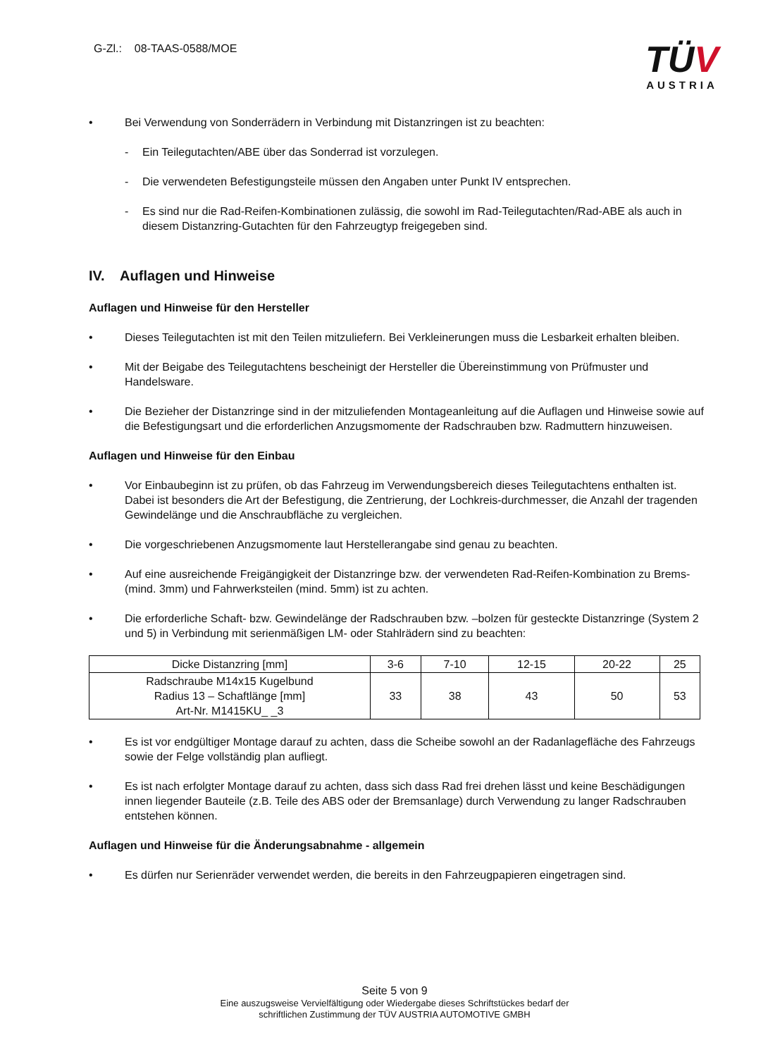G-Zl.: 08-TAAS-0588/MOE
TÜV
AUSTRIA
• Bei Verwendung von Sonderrädern in Verbindung mit Distanzringen ist zu beachten:
- Ein Teilegutachten/ABE über das Sonderrad ist vorzulegen.
- Die verwendeten Befestigungsteile müssen den Angaben unter Punkt IV entsprechen.
- Es sind nur die Rad-Reifen-Kombinationen zulässig, die sowohl im Rad-Teilegutachten/Rad-ABE als auch in diesem Distanzring-Gutachten für den Fahrzeugtyp freigegeben sind.
IV. Auflagen und Hinweise
Auflagen und Hinweise für den Hersteller
• Dieses Teilegutachten ist mit den Teilen mitzuliefern. Bei Verkleinerungen muss die Lesbarkeit erhalten bleiben.
• Mit der Beigabe des Teilegutachtens bescheinigt der Hersteller die Übereinstimmung von Prüfmuster und Handelsware.
• Die Bezieher der Distanzringe sind in der mitzuliefenden Montageanleitung auf die Auflagen und Hinweise sowie auf die Befestigungsart und die erforderlichen Anzugsmomente der Radschrauben bzw. Radmuttern hinzuweisen.
Auflagen und Hinweise für den Einbau
• Vor Einbaubeginn ist zu prüfen, ob das Fahrzeug im Verwendungsbereich dieses Teilegutachtens enthalten ist. Dabei ist besonders die Art der Befestigung, die Zentrierung, der Lochkreis-durchmesser, die Anzahl der tragenden Gewindelänge und die Anschraubfläche zu vergleichen.
• Die vorgeschriebenen Anzugsmomente laut Herstellerangabe sind genau zu beachten.
• Auf eine ausreichende Freigängigkeit der Distanzringe bzw. der verwendeten Rad-Reifen-Kombination zu Brems- (mind. 3mm) und Fahrwerksteilen (mind. 5mm) ist zu achten.
• Die erforderliche Schaft- bzw. Gewindelänge der Radschrauben bzw. –bolzen für gesteckte Distanzringe (System 2 und 5) in Verbindung mit serienmäßigen LM- oder Stahlrädern sind zu beachten:
| Dicke Distanzring [mm] | 3-6 | 7-10 | 12-15 | 20-22 | 25 |
| Radschraube M14x15 Kugelbund Radius 13 – Schaftlänge [mm] Art-Nr. M1415KU_ _3 | 33 | 38 | 43 | 50 | 53 |
• Es ist vor endgültiger Montage darauf zu achten, dass die Scheibe sowohl an der Radanlagefläche des Fahrzeugs sowie der Felge vollständig plan aufliegt.
• Es ist nach erfolgter Montage darauf zu achten, dass sich dass Rad frei drehen lässt und keine Beschädigungen innen liegender Bauteile (z.B. Teile des ABS oder der Bremsanlage) durch Verwendung zu langer Radschrauben entstehen können.
Auflagen und Hinweise für die Änderungsabnahme - allgemein
• Es dürfen nur Serienräder verwendet werden, die bereits in den Fahrzeugpapieren eingetragen sind.
Seite 5 von 9
Eine auszugsweise Vervielfältigung oder Wiedergabe dieses Schriftstückes bedarf der
schriftlichen Zustimmung der TÜV AUSTRIA AUTOMOTIVE GMBH